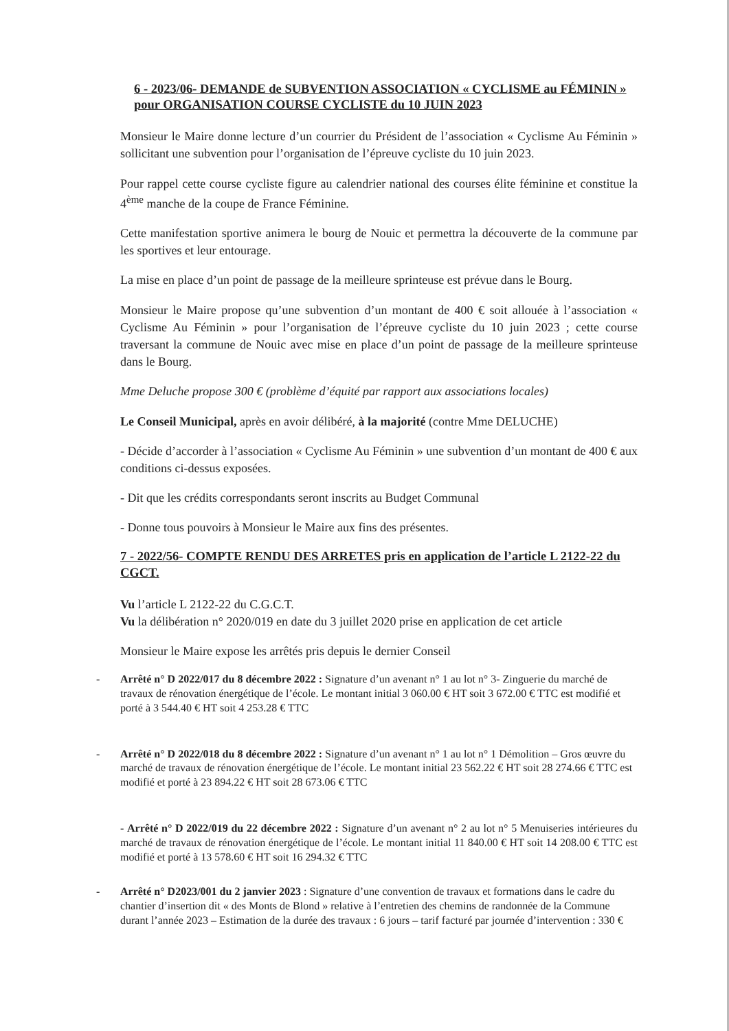6 - 2023/06- DEMANDE de SUBVENTION ASSOCIATION « CYCLISME au FÉMININ » pour ORGANISATION COURSE CYCLISTE du 10 JUIN 2023
Monsieur le Maire donne lecture d’un courrier du Président de l’association « Cyclisme Au Féminin » sollicitant une subvention pour l’organisation de l’épreuve cycliste du 10 juin 2023.
Pour rappel cette course cycliste figure au calendrier national des courses élite féminine et constitue la 4<sup>ème</sup> manche de la coupe de France Féminine.
Cette manifestation sportive animera le bourg de Nouic et permettra la découverte de la commune par les sportives et leur entourage.
La mise en place d’un point de passage de la meilleure sprinteuse est prévue dans le Bourg.
Monsieur le Maire propose qu’une subvention d’un montant de 400 € soit allouée à l’association « Cyclisme Au Féminin » pour l’organisation de l’épreuve cycliste du 10 juin 2023 ; cette course traversant la commune de Nouic avec mise en place d’un point de passage de la meilleure sprinteuse dans le Bourg.
Mme Deluche propose 300 € (problème d’équité par rapport aux associations locales)
Le Conseil Municipal, après en avoir délibéré, à la majorité (contre Mme DELUCHE)
- Décide d’accorder à l’association « Cyclisme Au Féminin » une subvention d’un montant de 400 € aux conditions ci-dessus exposées.
- Dit que les crédits correspondants seront inscrits au Budget Communal
- Donne tous pouvoirs à Monsieur le Maire aux fins des présentes.
7 - 2022/56- COMPTE RENDU DES ARRETES pris en application de l’article L 2122-22 du CGCT.
Vu l’article L 2122-22 du C.G.C.T.
Vu la délibération n° 2020/019 en date du 3 juillet 2020 prise en application de cet article
Monsieur le Maire expose les arrêtés pris depuis le dernier Conseil
- Arrêté n° D 2022/017 du 8 décembre 2022 : Signature d’un avenant n° 1 au lot n° 3- Zinguerie du marché de travaux de rénovation énergétique de l’école. Le montant initial 3 060.00 € HT soit 3 672.00 € TTC est modifié et porté à 3 544.40 € HT soit 4 253.28 € TTC
- Arrêté n° D 2022/018 du 8 décembre 2022 : Signature d’un avenant n° 1 au lot n° 1 Démolition – Gros œuvre du marché de travaux de rénovation énergétique de l’école. Le montant initial 23 562.22 € HT soit 28 274.66 € TTC est modifié et porté à 23 894.22 € HT soit 28 673.06 € TTC
- Arrêté n° D 2022/019 du 22 décembre 2022 : Signature d’un avenant n° 2 au lot n° 5 Menuiseries intérieures du marché de travaux de rénovation énergétique de l’école. Le montant initial 11 840.00 € HT soit 14 208.00 € TTC est modifié et porté à 13 578.60 € HT soit 16 294.32 € TTC
- Arrêté n° D2023/001 du 2 janvier 2023 : Signature d’une convention de travaux et formations dans le cadre du chantier d’insertion dit « des Monts de Blond » relative à l’entretien des chemins de randonnée de la Commune durant l’année 2023 – Estimation de la durée des travaux : 6 jours – tarif facturé par journée d’intervention : 330 €